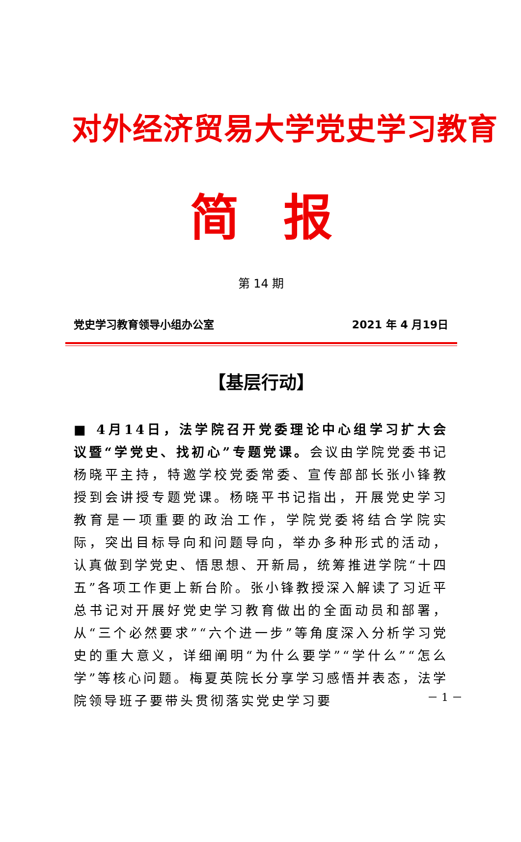对外经济贸易大学党史学习教育
简报
第 14 期
党史学习教育领导小组办公室 2021 年 4 月19日
【基层行动】
■ 4月14日，法学院召开党委理论中心组学习扩大会议暨“学党史、找初心”专题党课。会议由学院党委书记杨晓平主持，特邀学校党委常委、宣传部部长张小锋教授到会讲授专题党课。杨晓平书记指出，开展党史学习教育是一项重要的政治工作，学院党委将结合学院实际，突出目标导向和问题导向，举办多种形式的活动，认真做到学党史、悟思想、开新局，统筹推进学院“十四五”各项工作更上新台阶。张小锋教授深入解读了习近平总书记对开展好党史学习教育做出的全面动员和部署，从“三个必然要求”“六个进一步”等角度深入分析学习党史的重大意义，详细阐明“为什么要学”“学什么”“怎么学”等核心问题。梅夏英院长分享学习感悟并表态，法学院领导班子要带头贯彻落实党史学习要
－ 1 －